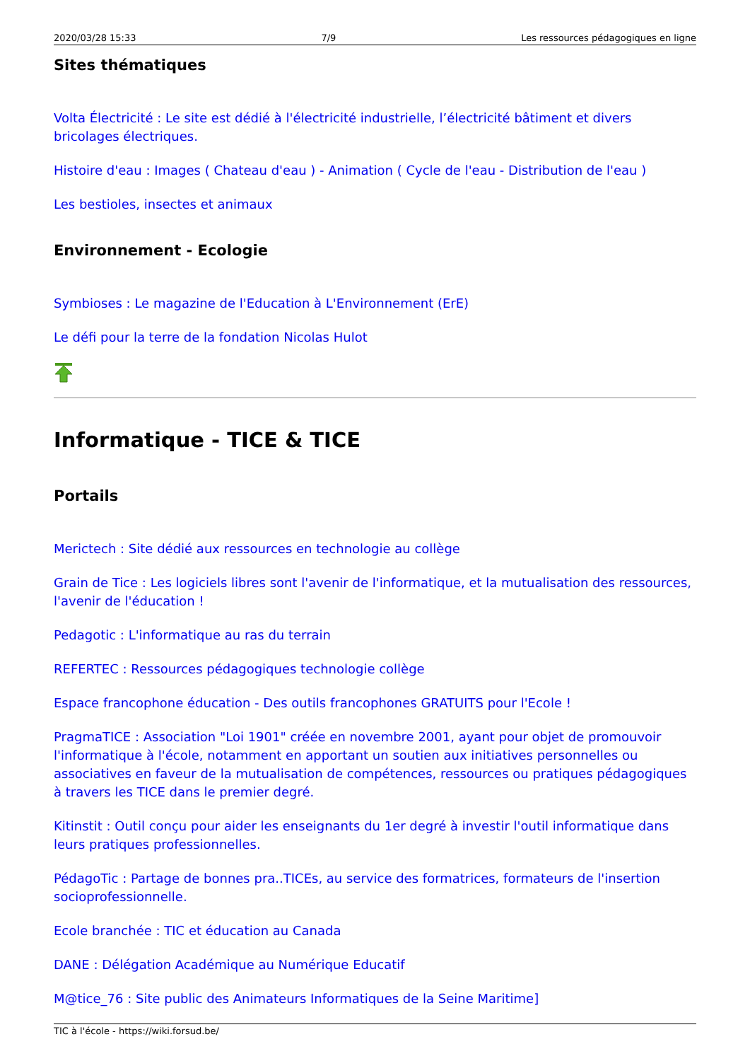2020/03/28 15:33 7/9 Les ressources pédagogiques en ligne
Sites thématiques
Volta Électricité : Le site est dédié à l'électricité industrielle, l’électricité bâtiment et divers bricolages électriques.
Histoire d'eau : Images ( Chateau d'eau ) - Animation ( Cycle de l'eau - Distribution de l'eau )
Les bestioles, insectes et animaux
Environnement - Ecologie
Symbioses : Le magazine de l'Education à L'Environnement (ErE)
Le défi pour la terre de la fondation Nicolas Hulot
Informatique - TICE & TICE
Portails
Merictech : Site dédié aux ressources en technologie au collège
Grain de Tice : Les logiciels libres sont l'avenir de l'informatique, et la mutualisation des ressources, l'avenir de l'éducation !
Pedagotic : L'informatique au ras du terrain
REFERTEC : Ressources pédagogiques technologie collège
Espace francophone éducation - Des outils francophones GRATUITS pour l'Ecole !
PragmaTICE : Association "Loi 1901" créée en novembre 2001, ayant pour objet de promouvoir l'informatique à l'école, notamment en apportant un soutien aux initiatives personnelles ou associatives en faveur de la mutualisation de compétences, ressources ou pratiques pédagogiques à travers les TICE dans le premier degré.
Kitinstit : Outil conçu pour aider les enseignants du 1er degré à investir l'outil informatique dans leurs pratiques professionnelles.
PédagoTic : Partage de bonnes pra..TICEs, au service des formatrices, formateurs de l'insertion socioprofessionnelle.
Ecole branchée : TIC et éducation au Canada
DANE : Délégation Académique au Numérique Educatif
M@tice_76 : Site public des Animateurs Informatiques de la Seine Maritime]
TIC à l'école - https://wiki.forsud.be/